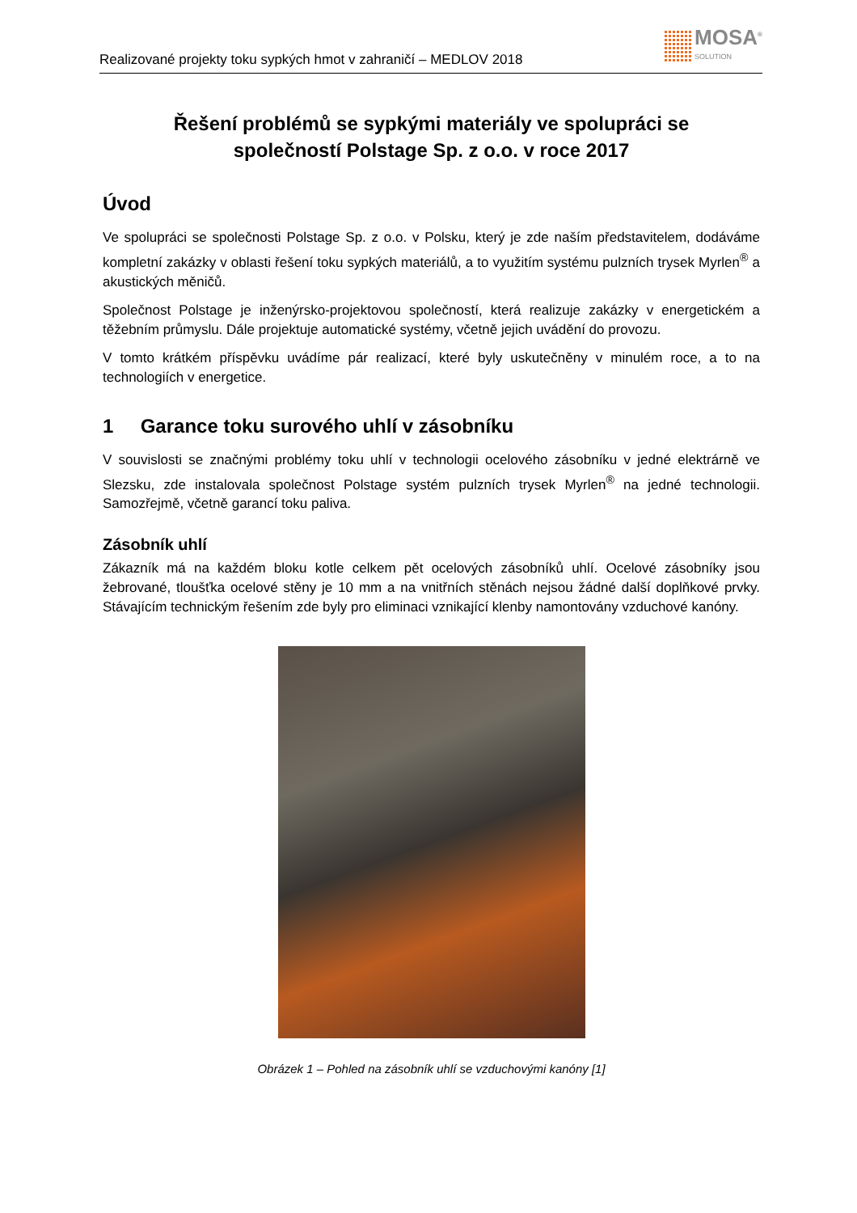Realizované projekty toku sypkých hmot v zahraničí – MEDLOV 2018
MOSA<sup>®</sup>
SOLUTION
Řešení problémů se sypkými materiály ve spolupráci se
společností Polstage Sp. z o.o. v roce 2017
Úvod
Ve spolupráci se společnosti Polstage Sp. z o.o. v Polsku, který je zde naším představitelem, dodáváme kompletní zakázky v oblasti řešení toku sypkých materiálů, a to využitím systému pulzních trysek Myrlen<sup>®</sup> a akustických měničů.
Společnost Polstage je inženýrsko-projektovou společností, která realizuje zakázky v energetickém a těžebním průmyslu. Dále projektuje automatické systémy, včetně jejich uvádění do provozu.
V tomto krátkém příspěvku uvádíme pár realizací, které byly uskutečněny v minulém roce, a to na technologiích v energetice.
1 Garance toku surového uhlí v zásobníku
V souvislosti se značnými problémy toku uhlí v technologii ocelového zásobníku v jedné elektrárně ve Slezsku, zde instalovala společnost Polstage systém pulzních trysek Myrlen<sup>®</sup> na jedné technologii. Samozřejmě, včetně garancí toku paliva.
Zásobník uhlí
Zákazník má na každém bloku kotle celkem pět ocelových zásobníků uhlí. Ocelové zásobníky jsou žebrované, tloušťka ocelové stěny je 10 mm a na vnitřních stěnách nejsou žádné další doplňkové prvky. Stávajícím technickým řešením zde byly pro eliminaci vznikající klenby namontovány vzduchové kanóny.
Obrázek 1 – Pohled na zásobník uhlí se vzduchovými kanóny [1]